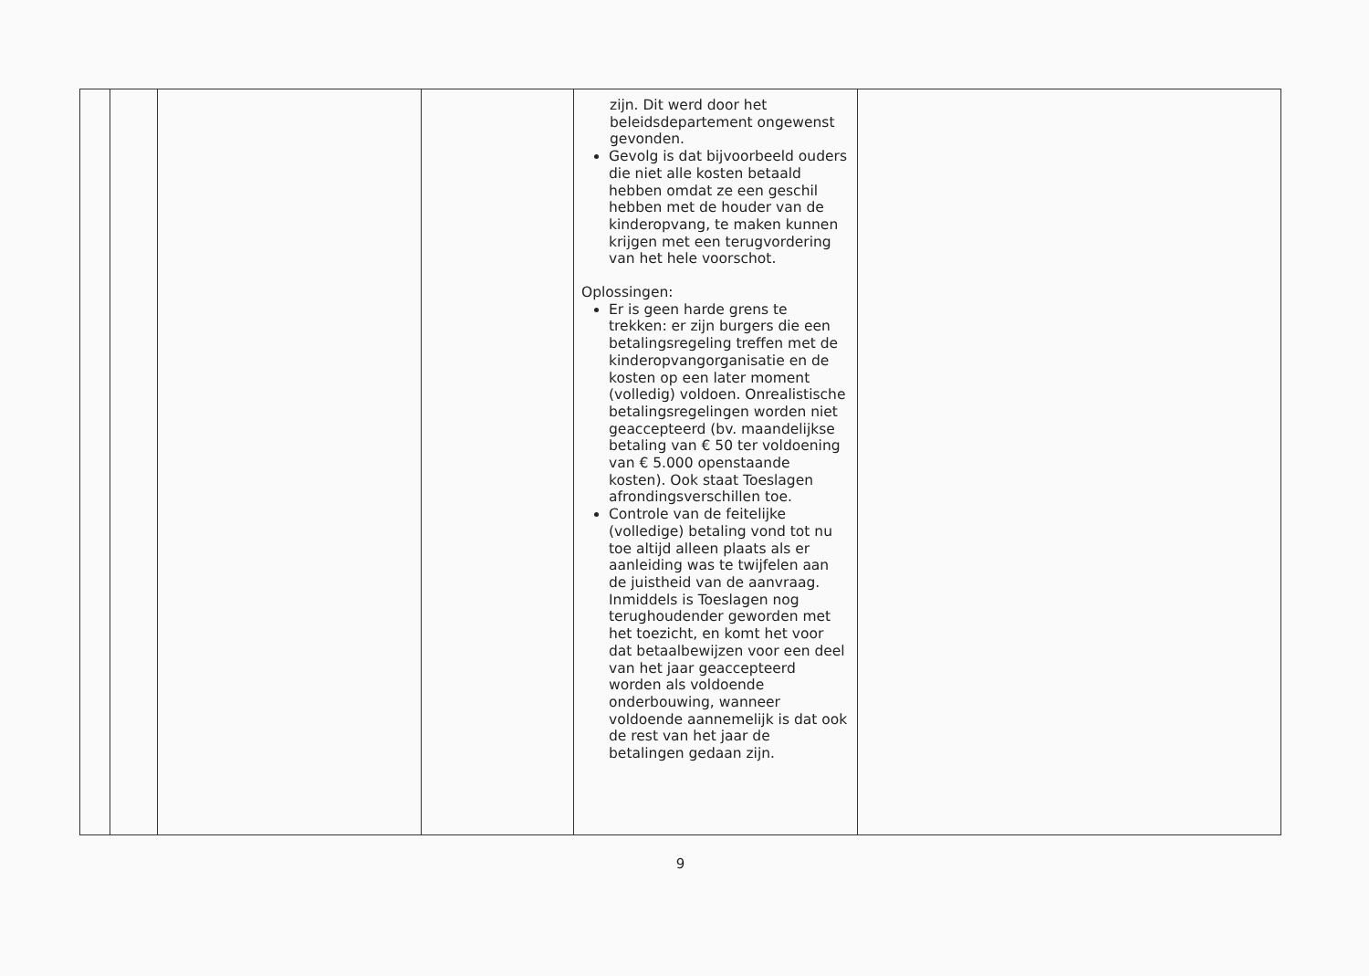| | | | | zijn. Dit werd door het beleidsdepartement ongewenst gevonden. Gevolg is dat bijvoorbeeld ouders die niet alle kosten betaald hebben omdat ze een geschil hebben met de houder van de kinderopvang, te maken kunnen krijgen met een terugvordering van het hele voorschot. Oplossingen: Er is geen harde grens te trekken: er zijn burgers die een betalingsregeling treffen met de kinderopvangorganisatie en de kosten op een later moment (volledig) voldoen. Onrealistische betalingsregelingen worden niet geaccepteerd (bv. maandelijkse betaling van € 50 ter voldoening van € 5.000 openstaande kosten). Ook staat Toeslagen afrondingsverschillen toe. Controle van de feitelijke (volledige) betaling vond tot nu toe altijd alleen plaats als er aanleiding was te twijfelen aan de juistheid van de aanvraag. Inmiddels is Toeslagen nog terughoudender geworden met het toezicht, en komt het voor dat betaalbewijzen voor een deel van het jaar geaccepteerd worden als voldoende onderbouwing, wanneer voldoende aannemelijk is dat ook de rest van het jaar de betalingen gedaan zijn. | |
9